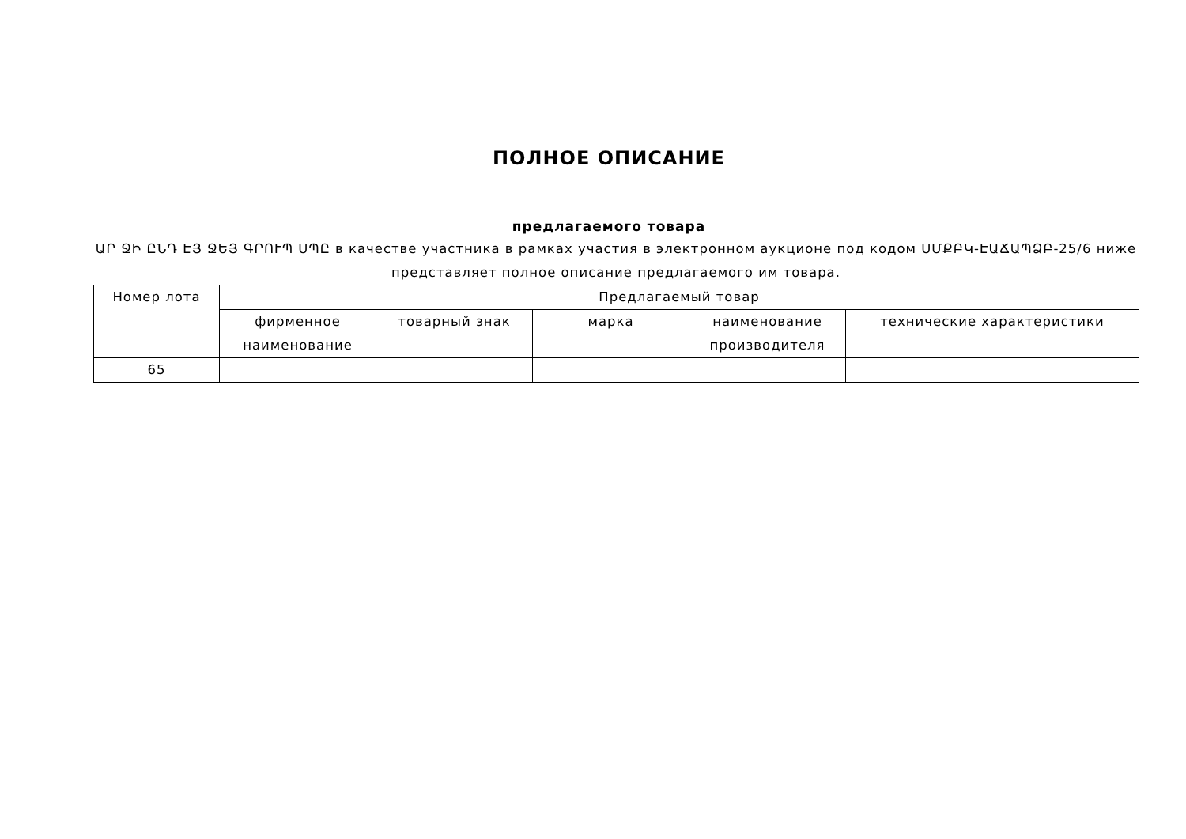ПОЛНОЕ ОПИСАНИЕ
предлагаемого товара
ԱՐ ՋԻ ԸՆԴ ԷՅ ՋԵՅ ԳՐՈՒՊ ՍՊԸ в качестве участника в рамках участия в электронном аукционе под кодом ՍՄՔԲԿ-ԷԱՃԱՊՁԲ-25/6 ниже представляет полное описание предлагаемого им товара.
| Номер лота | Предлагаемый товар | | | | |
| --- | --- | --- | --- | --- | --- |
| | фирменное наименование | товарный знак | марка | наименование производителя | технические характеристики |
| 65 | | | | | |